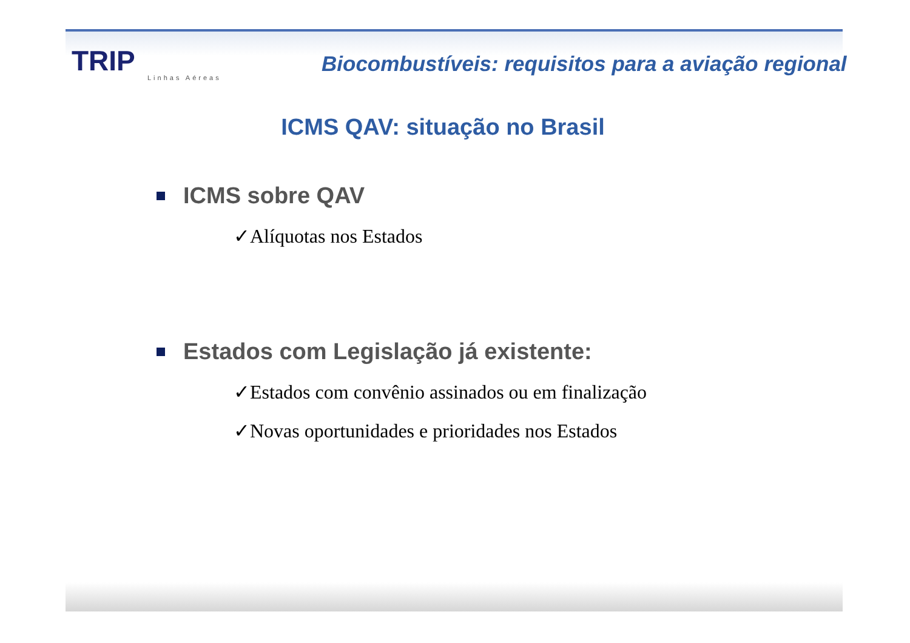TRIP
Linhas Aéreas
Biocombustíveis: requisitos para a aviação regional
ICMS QAV: situação no Brasil
ICMS sobre QAV
✓Alíquotas nos Estados
Estados com Legislação já existente:
✓Estados com convênio assinados ou em finalização
✓Novas oportunidades e prioridades nos Estados